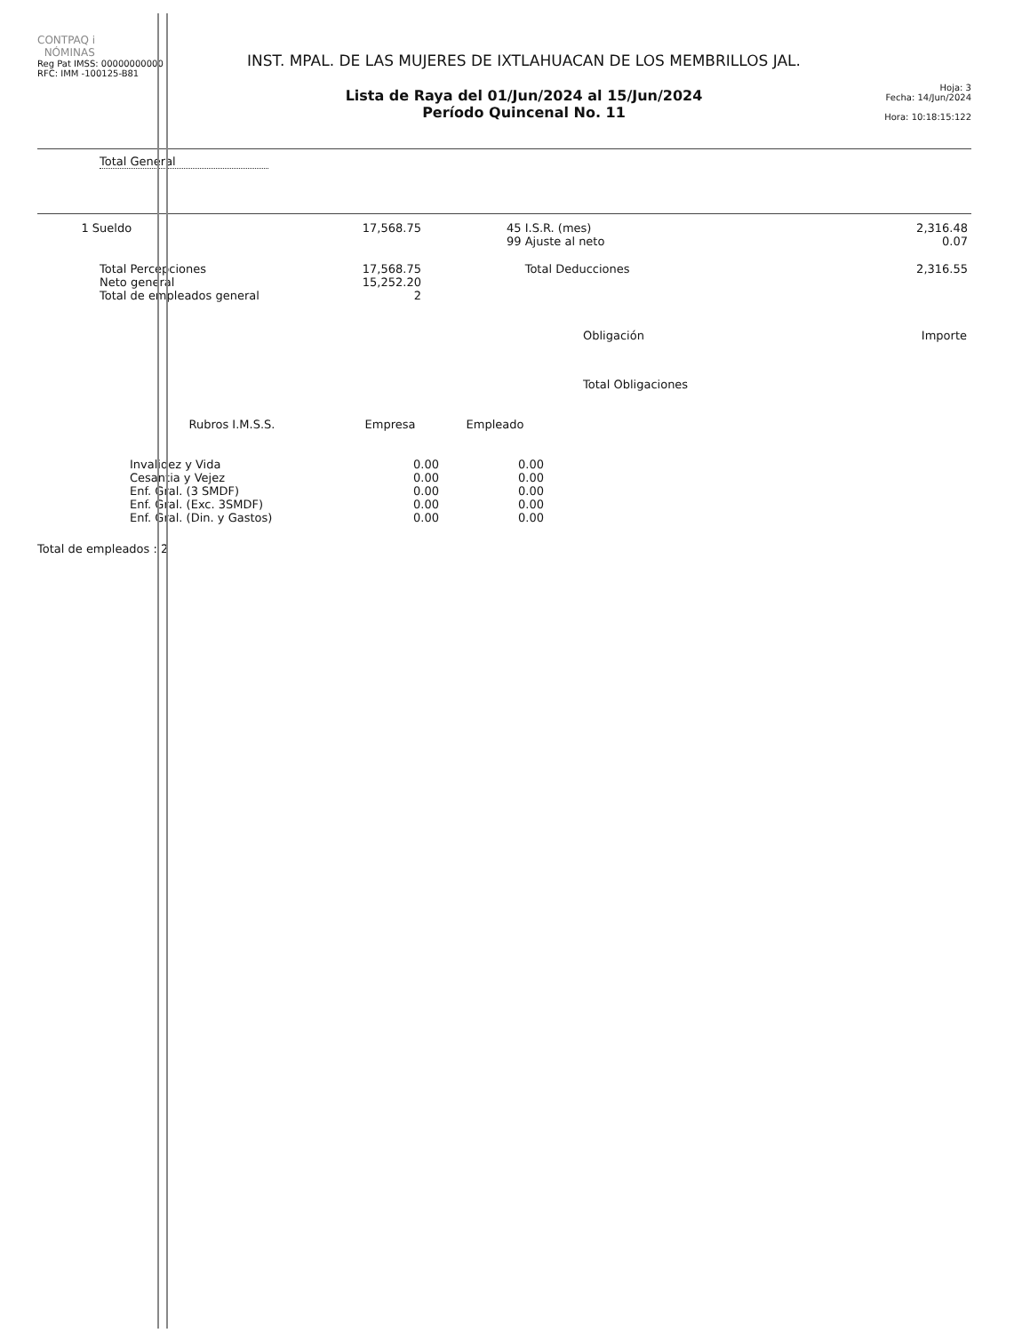CONTPAQ i
NÓMINAS
Reg Pat IMSS: 00000000000
RFC: IMM -100125-B81
INST. MPAL. DE LAS MUJERES DE IXTLAHUACAN DE LOS MEMBRILLOS JAL.
Lista de Raya del 01/Jun/2024 al 15/Jun/2024
Período Quincenal No. 11
Hoja: 3
Fecha: 14/Jun/2024
Hora: 10:18:15:122
Total General
| 1 Sueldo | 17,568.75 | | 45 I.S.R. (mes) 99 Ajuste al neto | 2,316.48 0.07 |
| Total Percepciones Neto general Total de empleados general | 17,568.75 15,252.20 2 | | Total Deducciones | 2,316.55 |
| Obligación | Importe |
| --- | --- |
| Total Obligaciones | |
| Rubros I.M.S.S. | Empresa | Empleado |
| --- | --- | --- |
| Invalidez y Vida | 0.00 | 0.00 |
| Cesantia y Vejez | 0.00 | 0.00 |
| Enf. Gral. (3 SMDF) | 0.00 | 0.00 |
| Enf. Gral. (Exc. 3SMDF) | 0.00 | 0.00 |
| Enf. Gral. (Din. y Gastos) | 0.00 | 0.00 |
Total de empleados : 2